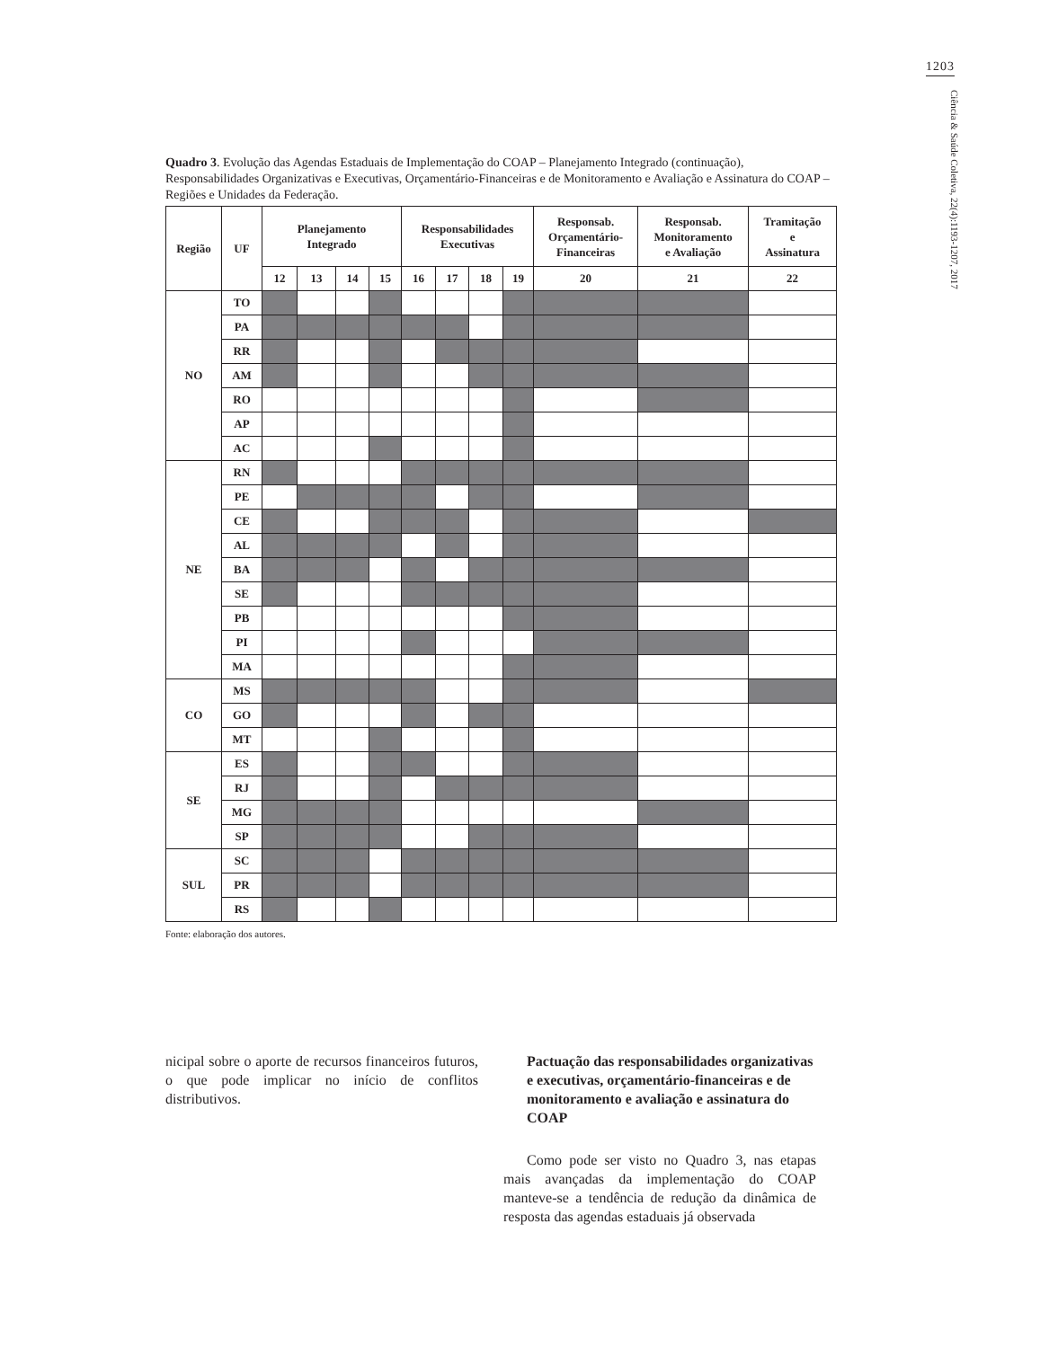1203
Ciência & Saúde Coletiva, 22(4):1193-1207, 2017
Quadro 3. Evolução das Agendas Estaduais de Implementação do COAP – Planejamento Integrado (continuação), Responsabilidades Organizativas e Executivas, Orçamentário-Financeiras e de Monitoramento e Avaliação e Assinatura do COAP – Regiões e Unidades da Federação.
| Região | UF | Planejamento Integrado | | | | Responsabilidades Executivas | | | | Responsab. Orçamentário- Financeiras | Responsab. Monitoramento e Avaliação | Tramitação e Assinatura |
| --- | --- | --- | --- | --- | --- | --- | --- | --- | --- | --- | --- | --- |
| | | 12 | 13 | 14 | 15 | 16 | 17 | 18 | 19 | 20 | 21 | 22 |
| NO | TO | | | | | | | | | | | |
| | PA | | | | | | | | | | | |
| | RR | | | | | | | | | | | |
| | AM | | | | | | | | | | | |
| | RO | | | | | | | | | | | |
| | AP | | | | | | | | | | | |
| | AC | | | | | | | | | | | |
| NE | RN | | | | | | | | | | | |
| | PE | | | | | | | | | | | |
| | CE | | | | | | | | | | | |
| | AL | | | | | | | | | | | |
| | BA | | | | | | | | | | | |
| | SE | | | | | | | | | | | |
| | PB | | | | | | | | | | | |
| | PI | | | | | | | | | | | |
| | MA | | | | | | | | | | | |
| CO | MS | | | | | | | | | | | |
| | GO | | | | | | | | | | | |
| | MT | | | | | | | | | | | |
| SE | ES | | | | | | | | | | | |
| | RJ | | | | | | | | | | | |
| | MG | | | | | | | | | | | |
| | SP | | | | | | | | | | | |
| SUL | SC | | | | | | | | | | | |
| | PR | | | | | | | | | | | |
| | RS | | | | | | | | | | | |
Fonte: elaboração dos autores.
nicipal sobre o aporte de recursos financeiros futuros, o que pode implicar no início de conflitos distributivos.
Pactuação das responsabilidades organizativas e executivas, orçamentário-financeiras e de monitoramento e avaliação e assinatura do COAP
Como pode ser visto no Quadro 3, nas etapas mais avançadas da implementação do COAP manteve-se a tendência de redução da dinâmica de resposta das agendas estaduais já observada